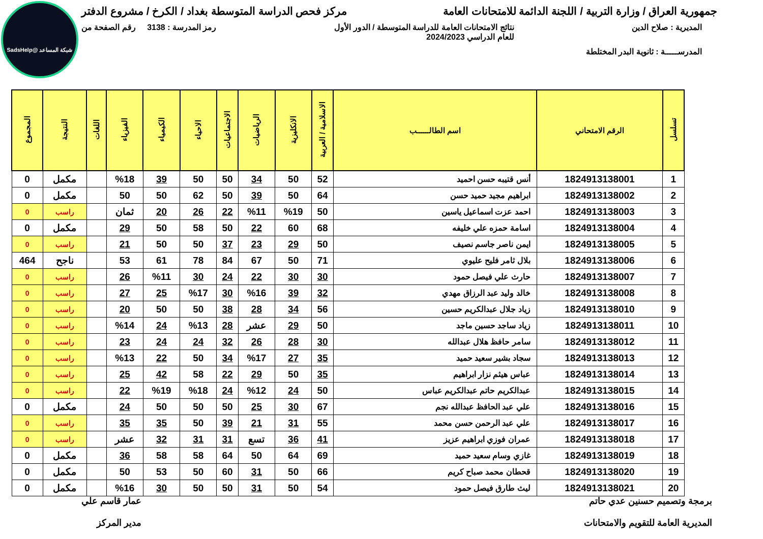شبكة المساعد @SadsHelp
جمهورية العراق / وزارة التربية / اللجنة الدائمة للامتحانات العامة
مركز فحص الدراسة المتوسطة بغداد / الكرخ / مشروع الدفتر
المديرية : صلاح الدين نتائج الامتحانات العامة للدراسة المتوسطة / الدور الأول
للعام الدراسي 2024/2023
رمز المدرسة : 3138 رقم الصفحة من
المدرســـــة : ثانوية البدر المختلطة
| تسلسل | الرقم الامتحاني | اسم الطالــــــب | الاسلامية / العربية | الانكليزية | الرياضيات | الاجتماعيات | الاحياء | الكيمياء | الفيزياء | اللغات | النتيجة | المجموع |
| --- | --- | --- | --- | --- | --- | --- | --- | --- | --- | --- | --- | --- |
| 1 | 1824913138001 | أنس قتيبه حسن احميد | 52 | 50 | 34 | 50 | 50 | 39 | %18 | | مكمل | 0 |
| 2 | 1824913138002 | ابراهيم مجيد حميد حسن | 64 | 50 | 39 | 50 | 62 | 50 | 50 | | مكمل | 0 |
| 3 | 1824913138003 | احمد عزت اسماعيل ياسين | 50 | %19 | %11 | 22 | 26 | 20 | ثمان | | راسب | 0 |
| 4 | 1824913138004 | اسامة حمزه علي خليفه | 68 | 60 | 22 | 50 | 58 | 50 | 29 | | مكمل | 0 |
| 5 | 1824913138005 | ايمن ناصر جاسم نصيف | 50 | 29 | 23 | 37 | 50 | 50 | 21 | | راسب | 0 |
| 6 | 1824913138006 | بلال ثامر فليح عليوي | 71 | 50 | 67 | 84 | 78 | 61 | 53 | | ناجح | 464 |
| 7 | 1824913138007 | حارث علي فيصل حمود | 30 | 30 | 22 | 24 | 30 | %11 | 26 | | راسب | 0 |
| 8 | 1824913138008 | خالد وليد عبد الرزاق مهدي | 32 | 39 | %16 | 30 | %17 | 25 | 27 | | راسب | 0 |
| 9 | 1824913138010 | زياد جلال عبدالكريم حسين | 56 | 34 | 28 | 38 | 50 | 50 | 20 | | راسب | 0 |
| 10 | 1824913138011 | زياد ساجد حسين ماجد | 50 | 29 | عشر | 28 | %13 | 24 | %14 | | راسب | 0 |
| 11 | 1824913138012 | سامر حافظ هلال عبدالله | 30 | 28 | 26 | 32 | 24 | 24 | 23 | | راسب | 0 |
| 12 | 1824913138013 | سجاد بشير سعيد حميد | 35 | 27 | %17 | 34 | 50 | 22 | %13 | | راسب | 0 |
| 13 | 1824913138014 | عباس هيثم نزار ابراهيم | 35 | 50 | 29 | 22 | 58 | 42 | 25 | | راسب | 0 |
| 14 | 1824913138015 | عبدالكريم حاتم عبدالكريم عباس | 50 | 24 | %12 | 24 | %18 | %19 | 22 | | راسب | 0 |
| 15 | 1824913138016 | علي عبد الحافظ عبدالله نجم | 67 | 30 | 25 | 50 | 50 | 50 | 24 | | مكمل | 0 |
| 16 | 1824913138017 | علي عبد الرحمن حسن محمد | 55 | 31 | 21 | 39 | 50 | 35 | 35 | | راسب | 0 |
| 17 | 1824913138018 | عمران فوزي ابراهيم عزيز | 41 | 36 | تسع | 31 | 31 | 32 | عشر | | راسب | 0 |
| 18 | 1824913138019 | غازي وسام سعيد حميد | 69 | 64 | 50 | 64 | 58 | 58 | 36 | | مكمل | 0 |
| 19 | 1824913138020 | قحطان محمد صباح كريم | 66 | 50 | 31 | 60 | 50 | 53 | 50 | | مكمل | 0 |
| 20 | 1824913138021 | ليث طارق فيصل حمود | 54 | 50 | 31 | 50 | 50 | 30 | %16 | | مكمل | 0 |
برمجة وتصميم حسنين عدي حاتم
المديرية العامة للتقويم والامتحانات
عمار قاسم علي
مدير المركز